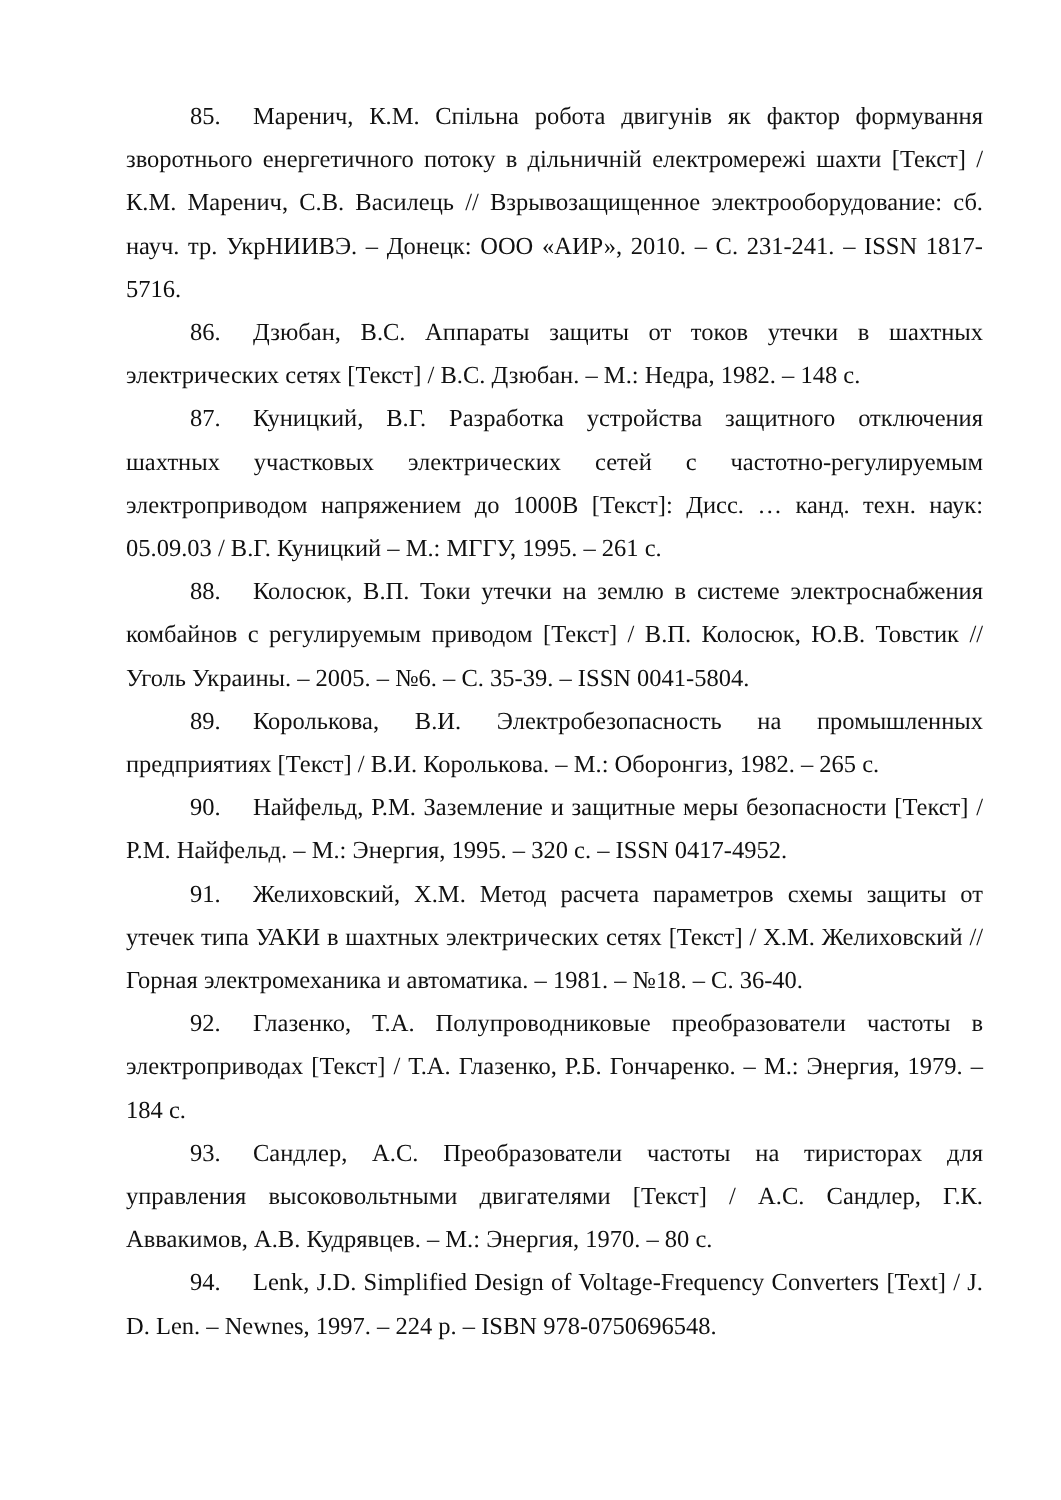85. Маренич, К.М. Спільна робота двигунів як фактор формування зворотнього енергетичного потоку в дільничній електромережі шахти [Текст] / К.М. Маренич, С.В. Василець // Взрывозащищенное электрооборудование: сб. науч. тр. УкрНИИВЭ. – Донецк: ООО «АИР», 2010. – С. 231-241. – ISSN 1817-5716.
86. Дзюбан, В.С. Аппараты защиты от токов утечки в шахтных электрических сетях [Текст] / В.С. Дзюбан. – М.: Недра, 1982. – 148 с.
87. Куницкий, В.Г. Разработка устройства защитного отключения шахтных участковых электрических сетей с частотно-регулируемым электроприводом напряжением до 1000В [Текст]: Дисс. … канд. техн. наук: 05.09.03 / В.Г. Куницкий – М.: МГГУ, 1995. – 261 с.
88. Колосюк, В.П. Токи утечки на землю в системе электроснабжения комбайнов с регулируемым приводом [Текст] / В.П. Колосюк, Ю.В. Товстик // Уголь Украины. – 2005. – №6. – С. 35-39. – ISSN 0041-5804.
89. Королькова, В.И. Электробезопасность на промышленных предприятиях [Текст] / В.И. Королькова. – М.: Оборонгиз, 1982. – 265 с.
90. Найфельд, Р.М. Заземление и защитные меры безопасности [Текст] / Р.М. Найфельд. – М.: Энергия, 1995. – 320 с. – ISSN 0417-4952.
91. Желиховский, Х.М. Метод расчета параметров схемы защиты от утечек типа УАКИ в шахтных электрических сетях [Текст] / Х.М. Желиховский // Горная электромеханика и автоматика. – 1981. – №18. – С. 36-40.
92. Глазенко, Т.А. Полупроводниковые преобразователи частоты в электроприводах [Текст] / Т.А. Глазенко, Р.Б. Гончаренко. – М.: Энергия, 1979. – 184 с.
93. Сандлер, А.С. Преобразователи частоты на тиристорах для управления высоковольтными двигателями [Текст] / А.С. Сандлер, Г.К. Аввакимов, А.В. Кудрявцев. – М.: Энергия, 1970. – 80 с.
94. Lenk, J.D. Simplified Design of Voltage-Frequency Converters [Text] / J. D. Len. – Newnes, 1997. – 224 p. – ISBN 978-0750696548.